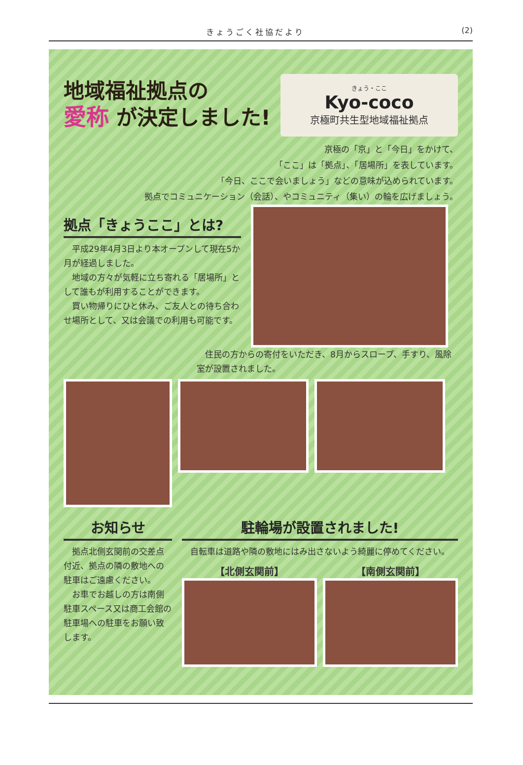きょうごく社協だより (2)
地域福祉拠点の
愛称 が決定しました!
きょう・ここ
Kyo-coco
京極町共生型地域福祉拠点
京極の「京」と「今日」をかけて、
「ここ」は「拠点」、「居場所」を表しています。
「今日、ここで会いましょう」などの意味が込められています。
拠点でコミュニケーション（会話）、やコミュニティ（集い）の輪を広げましょう。
拠点「きょうここ」とは?
平成29年4月3日より本オープンして現在5か月が経過しました。
地域の方々が気軽に立ち寄れる「居場所」として誰もが利用することができます。
買い物帰りにひと休み、ご友人との待ち合わせ場所として、又は会議での利用も可能です。
住民の方からの寄付をいただき、8月からスロープ、手すり、風除室が設置されました。
お知らせ
拠点北側玄関前の交差点付近、拠点の隣の敷地への駐車はご遠慮ください。
お車でお越しの方は南側駐車スペース又は商工会館の駐車場への駐車をお願い致します。
駐輪場が設置されました!
自転車は道路や隣の敷地にはみ出さないよう綺麗に停めてください。
【北側玄関前】 【南側玄関前】